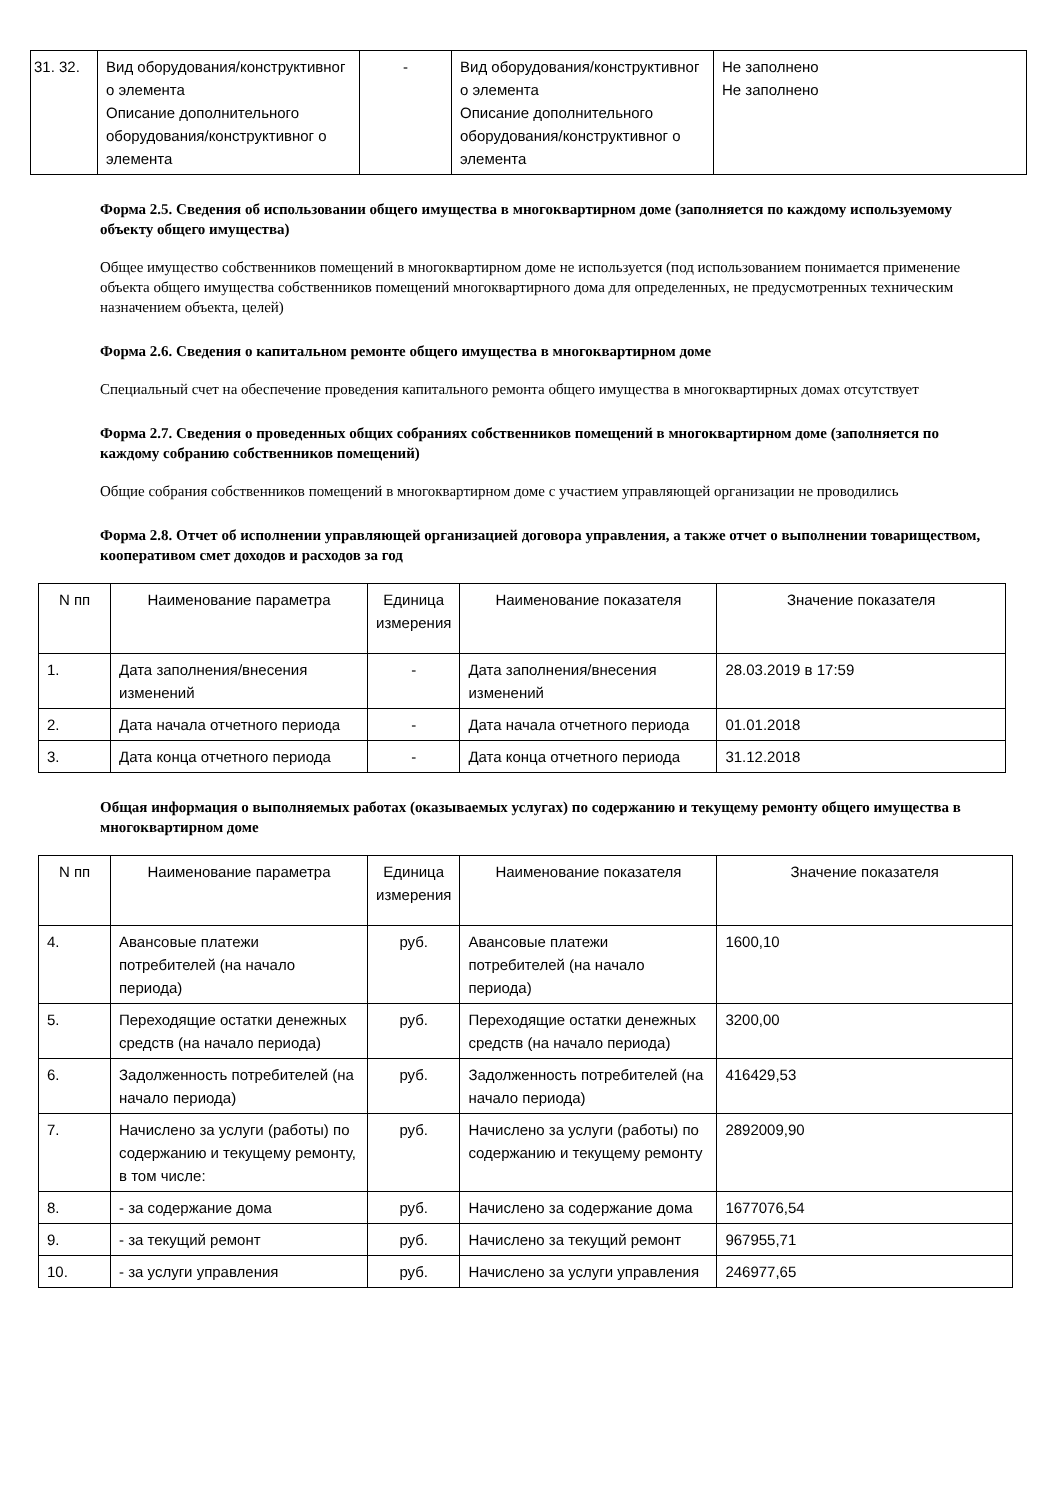| 31. 32. | Вид оборудования/конструктивног о элемента Описание дополнительного оборудования/конструктивног о элемента | - | Вид оборудования/конструктивног о элемента Описание дополнительного оборудования/конструктивног о элемента | Не заполнено Не заполнено |
Форма 2.5. Сведения об использовании общего имущества в многоквартирном доме (заполняется по каждому используемому объекту общего имущества)
Общее имущество собственников помещений в многоквартирном доме не используется (под использованием понимается применение объекта общего имущества собственников помещений многоквартирного дома для определенных, не предусмотренных техническим назначением объекта, целей)
Форма 2.6. Сведения о капитальном ремонте общего имущества в многоквартирном доме
Специальный счет на обеспечение проведения капитального ремонта общего имущества в многоквартирных домах отсутствует
Форма 2.7. Сведения о проведенных общих собраниях собственников помещений в многоквартирном доме (заполняется по каждому собранию собственников помещений)
Общие собрания собственников помещений в многоквартирном доме с участием управляющей организации не проводились
Форма 2.8. Отчет об исполнении управляющей организацией договора управления, а также отчет о выполнении товариществом, кооперативом смет доходов и расходов за год
| N пп | Наименование параметра | Единица измерения | Наименование показателя | Значение показателя |
| --- | --- | --- | --- | --- |
| 1. | Дата заполнения/внесения изменений | - | Дата заполнения/внесения изменений | 28.03.2019 в 17:59 |
| 2. | Дата начала отчетного периода | - | Дата начала отчетного периода | 01.01.2018 |
| 3. | Дата конца отчетного периода | - | Дата конца отчетного периода | 31.12.2018 |
Общая информация о выполняемых работах (оказываемых услугах) по содержанию и текущему ремонту общего имущества в многоквартирном доме
| N пп | Наименование параметра | Единица измерения | Наименование показателя | Значение показателя |
| --- | --- | --- | --- | --- |
| 4. | Авансовые платежи потребителей (на начало периода) | руб. | Авансовые платежи потребителей (на начало периода) | 1600,10 |
| 5. | Переходящие остатки денежных средств (на начало периода) | руб. | Переходящие остатки денежных средств (на начало периода) | 3200,00 |
| 6. | Задолженность потребителей (на начало периода) | руб. | Задолженность потребителей (на начало периода) | 416429,53 |
| 7. | Начислено за услуги (работы) по содержанию и текущему ремонту, в том числе: | руб. | Начислено за услуги (работы) по содержанию и текущему ремонту | 2892009,90 |
| 8. | - за содержание дома | руб. | Начислено за содержание дома | 1677076,54 |
| 9. | - за текущий ремонт | руб. | Начислено за текущий ремонт | 967955,71 |
| 10. | - за услуги управления | руб. | Начислено за услуги управления | 246977,65 |